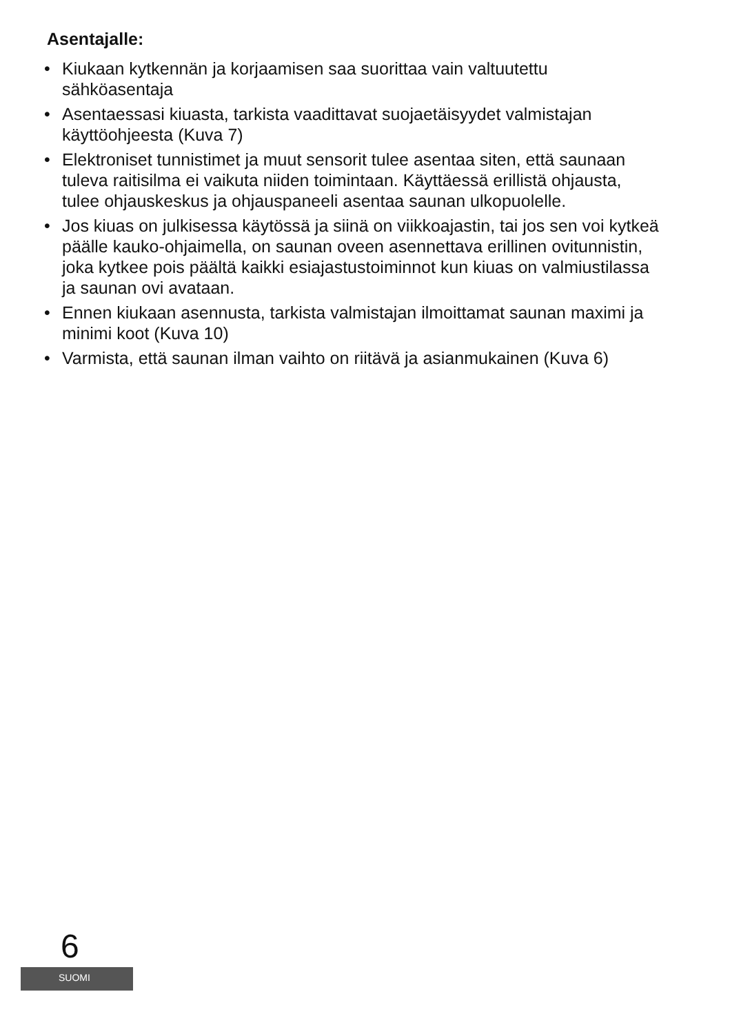Asentajalle:
• Kiukaan kytkennän ja korjaamisen saa suorittaa vain valtuutettu sähköasentaja
• Asentaessasi kiuasta, tarkista vaadittavat suojaetäisyydet valmistajan käyttöohjeesta (Kuva 7)
• Elektroniset tunnistimet ja muut sensorit tulee asentaa siten, että saunaan tuleva raitisilma ei vaikuta niiden toimintaan. Käyttäessä erillistä ohjausta, tulee ohjauskeskus ja ohjauspaneeli asentaa saunan ulkopuolelle.
• Jos kiuas on julkisessa käytössä ja siinä on viikkoajastin, tai jos sen voi kytkeä päälle kauko-ohjaimella, on saunan oveen asennettava erillinen ovitunnistin, joka kytkee pois päältä kaikki esiajastustoiminnot kun kiuas on valmiustilassa ja saunan ovi avataan.
• Ennen kiukaan asennusta, tarkista valmistajan ilmoittamat saunan maximi ja minimi koot (Kuva 10)
• Varmista, että saunan ilman vaihto on riitävä ja asianmukainen (Kuva 6)
6
SUOMI